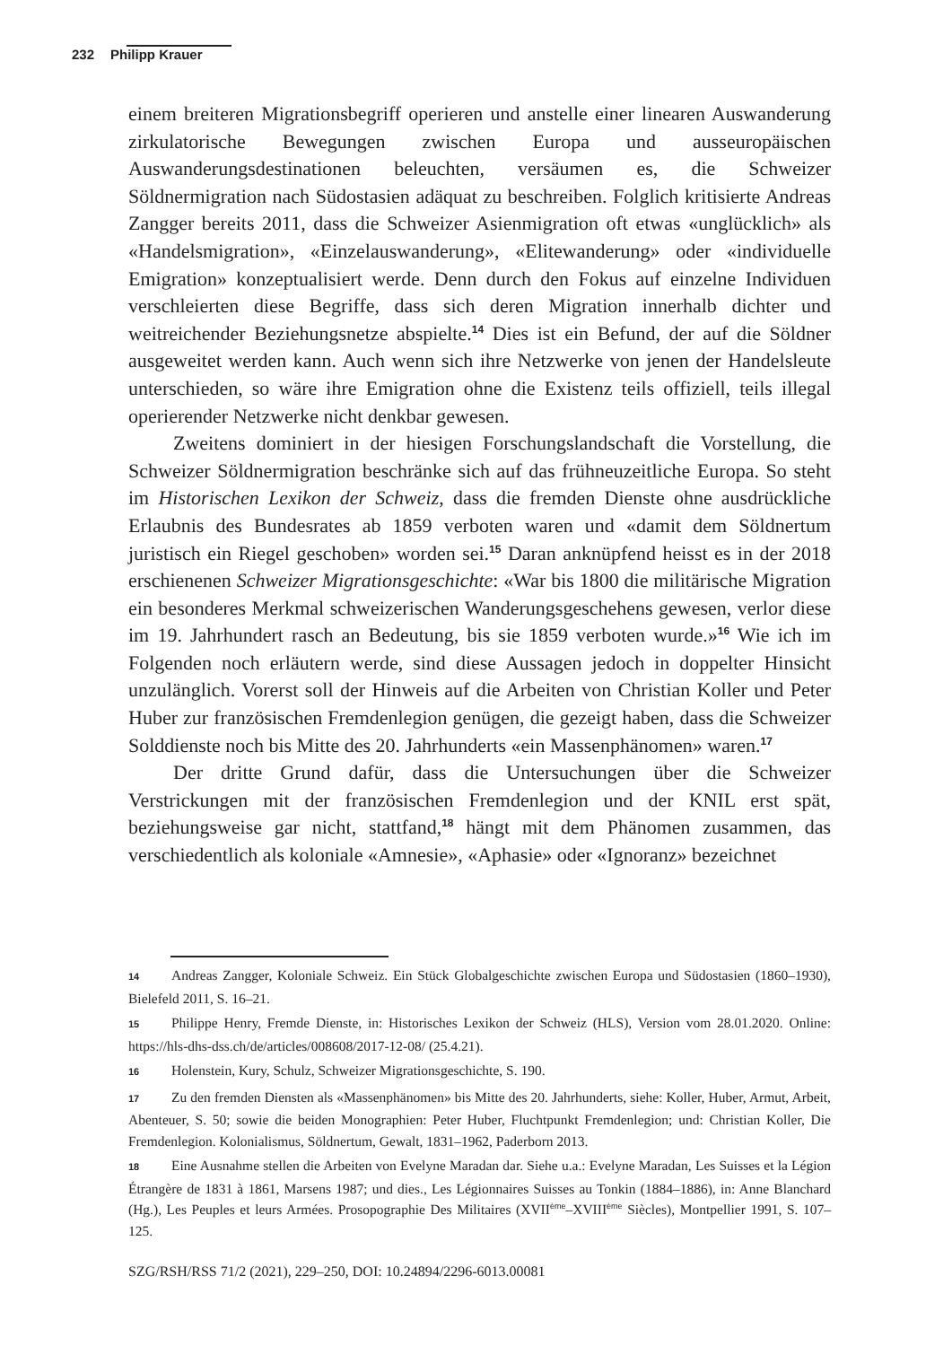232 Philipp Krauer
einem breiteren Migrationsbegriff operieren und anstelle einer linearen Auswanderung zirkulatorische Bewegungen zwischen Europa und ausseuropäischen Auswanderungsdestinationen beleuchten, versäumen es, die Schweizer Söldnermigration nach Südostasien adäquat zu beschreiben. Folglich kritisierte Andreas Zangger bereits 2011, dass die Schweizer Asienmigration oft etwas «unglücklich» als «Handelsmigration», «Einzelauswanderung», «Elitewanderung» oder «individuelle Emigration» konzeptualisiert werde. Denn durch den Fokus auf einzelne Individuen verschleierten diese Begriffe, dass sich deren Migration innerhalb dichter und weitreichender Beziehungsnetze abspielte.<sup>14</sup> Dies ist ein Befund, der auf die Söldner ausgeweitet werden kann. Auch wenn sich ihre Netzwerke von jenen der Handelsleute unterschieden, so wäre ihre Emigration ohne die Existenz teils offiziell, teils illegal operierender Netzwerke nicht denkbar gewesen.
Zweitens dominiert in der hiesigen Forschungslandschaft die Vorstellung, die Schweizer Söldnermigration beschränke sich auf das frühneuzeitliche Europa. So steht im Historischen Lexikon der Schweiz, dass die fremden Dienste ohne ausdrückliche Erlaubnis des Bundesrates ab 1859 verboten waren und «damit dem Söldnertum juristisch ein Riegel geschoben» worden sei.<sup>15</sup> Daran anknüpfend heisst es in der 2018 erschienenen Schweizer Migrationsgeschichte: «War bis 1800 die militärische Migration ein besonderes Merkmal schweizerischen Wanderungsgeschehens gewesen, verlor diese im 19. Jahrhundert rasch an Bedeutung, bis sie 1859 verboten wurde.»<sup>16</sup> Wie ich im Folgenden noch erläutern werde, sind diese Aussagen jedoch in doppelter Hinsicht unzulänglich. Vorerst soll der Hinweis auf die Arbeiten von Christian Koller und Peter Huber zur französischen Fremdenlegion genügen, die gezeigt haben, dass die Schweizer Solddienste noch bis Mitte des 20. Jahrhunderts «ein Massenphänomen» waren.<sup>17</sup>
Der dritte Grund dafür, dass die Untersuchungen über die Schweizer Verstrickungen mit der französischen Fremdenlegion und der KNIL erst spät, beziehungsweise gar nicht, stattfand,<sup>18</sup> hängt mit dem Phänomen zusammen, das verschiedentlich als koloniale «Amnesie», «Aphasie» oder «Ignoranz» bezeichnet
14 Andreas Zangger, Koloniale Schweiz. Ein Stück Globalgeschichte zwischen Europa und Südostasien (1860–1930), Bielefeld 2011, S. 16–21.
15 Philippe Henry, Fremde Dienste, in: Historisches Lexikon der Schweiz (HLS), Version vom 28.01.2020. Online: https://hls-dhs-dss.ch/de/articles/008608/2017-12-08/ (25.4.21).
16 Holenstein, Kury, Schulz, Schweizer Migrationsgeschichte, S. 190.
17 Zu den fremden Diensten als «Massenphänomen» bis Mitte des 20. Jahrhunderts, siehe: Koller, Huber, Armut, Arbeit, Abenteuer, S. 50; sowie die beiden Monographien: Peter Huber, Fluchtpunkt Fremdenlegion; und: Christian Koller, Die Fremdenlegion. Kolonialismus, Söldnertum, Gewalt, 1831–1962, Paderborn 2013.
18 Eine Ausnahme stellen die Arbeiten von Evelyne Maradan dar. Siehe u.a.: Evelyne Maradan, Les Suisses et la Légion Étrangère de 1831 à 1861, Marsens 1987; und dies., Les Légionnaires Suisses au Tonkin (1884–1886), in: Anne Blanchard (Hg.), Les Peuples et leurs Armées. Prosopographie Des Militaires (XVII<sup>ème</sup>–XVIII<sup>ème</sup> Siècles), Montpellier 1991, S. 107–125.
SZG/RSH/RSS 71/2 (2021), 229–250, DOI: 10.24894/2296-6013.00081